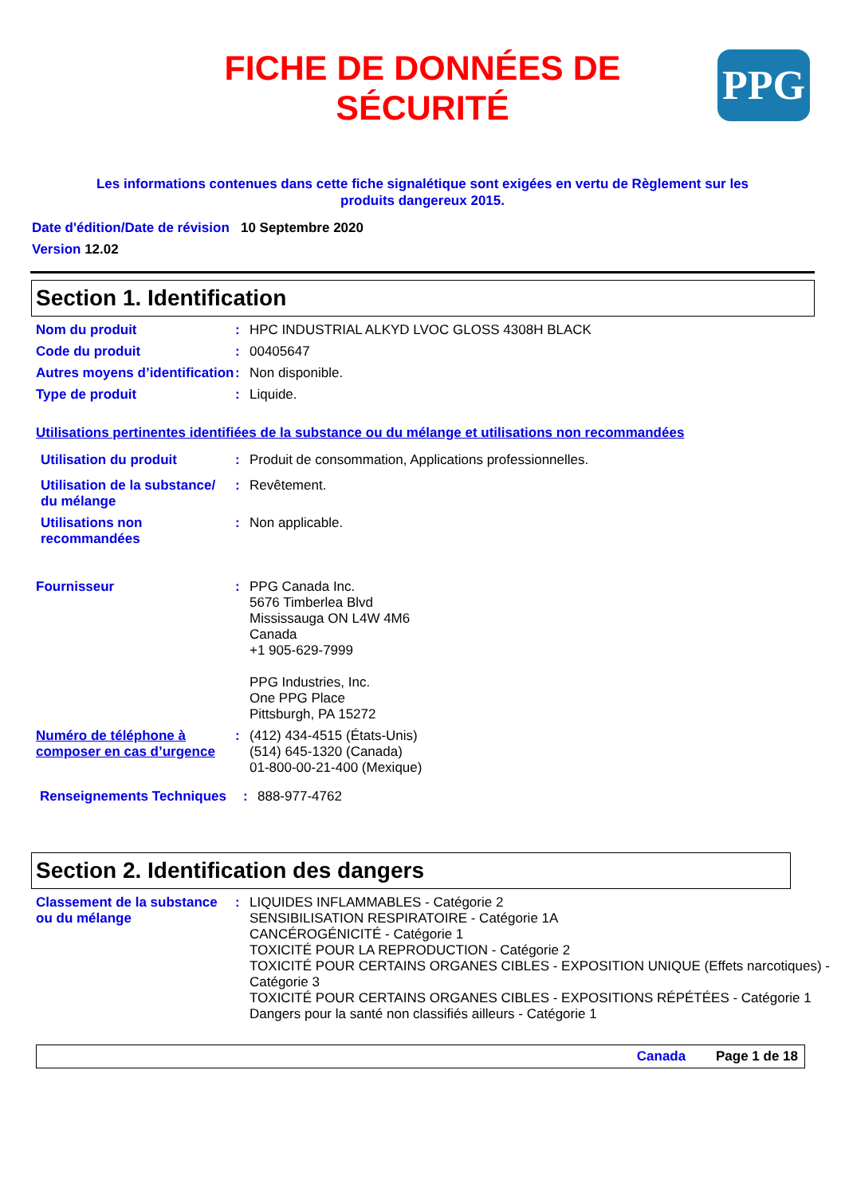PPG
FICHE DE DONNÉES DE
SÉCURITÉ
Les informations contenues dans cette fiche signalétique sont exigées en vertu de Règlement sur les produits dangereux 2015.
Date d'édition/Date de révision 10 Septembre 2020
Version 12.02
Section 1. Identification
Nom du produit : HPC INDUSTRIAL ALKYD LVOC GLOSS 4308H BLACK
Code du produit : 00405647
Autres moyens d’identification
: Non disponible.
Type de produit : Liquide.
Utilisations pertinentes identifiées de la substance ou du mélange et utilisations non recommandées
Utilisation du produit : Produit de consommation, Applications professionnelles.
Utilisation de la substance/ du mélange
: Revêtement.
Utilisations non recommandées
: Non applicable.
Fournisseur : PPG Canada Inc.
5676 Timberlea Blvd
Mississauga ON L4W 4M6
Canada
+1 905-629-7999
PPG Industries, Inc.
One PPG Place
Pittsburgh, PA 15272
Numéro de téléphone à composer en cas d’urgence
: (412) 434-4515 (États-Unis)
(514) 645-1320 (Canada)
01-800-00-21-400 (Mexique)
Renseignements Techniques : 888-977-4762
Section 2. Identification des dangers
Classement de la substance ou du mélange
: LIQUIDES INFLAMMABLES - Catégorie 2
SENSIBILISATION RESPIRATOIRE - Catégorie 1A
CANCÉROGÉNICITÉ - Catégorie 1
TOXICITÉ POUR LA REPRODUCTION - Catégorie 2
TOXICITÉ POUR CERTAINS ORGANES CIBLES - EXPOSITION UNIQUE (Effets narcotiques) - Catégorie 3
TOXICITÉ POUR CERTAINS ORGANES CIBLES - EXPOSITIONS RÉPÉTÉES - Catégorie 1
Dangers pour la santé non classifiés ailleurs - Catégorie 1
Canada Page 1 de 18